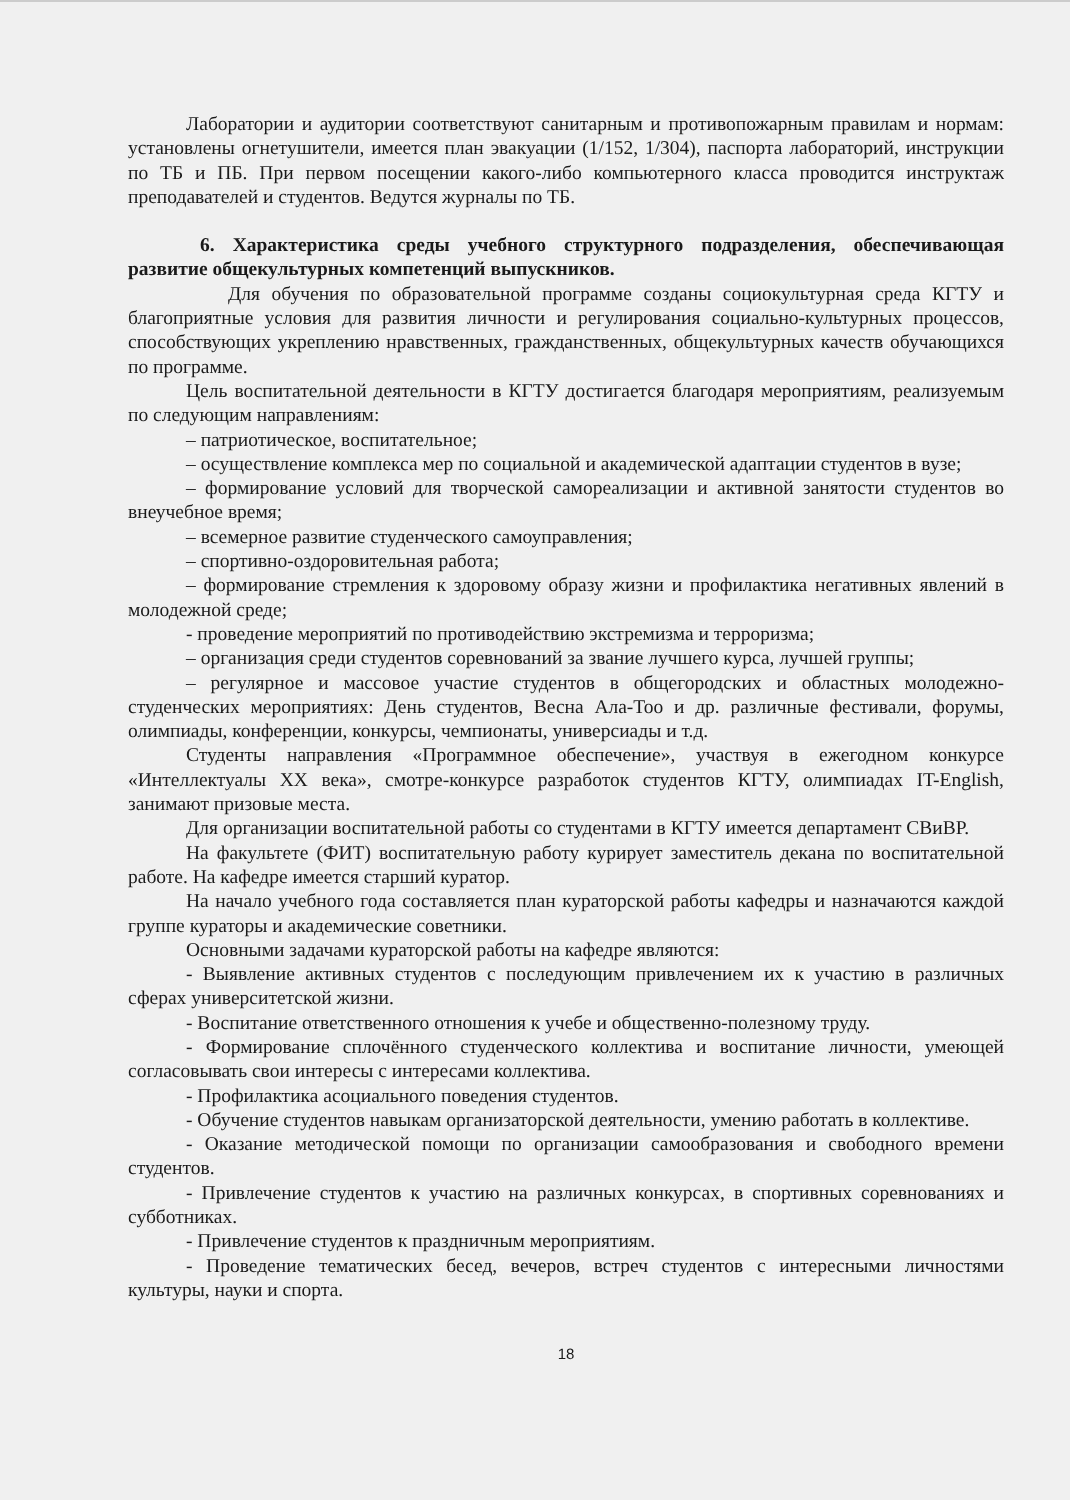Лаборатории и аудитории соответствуют санитарным и противопожарным правилам и нормам: установлены огнетушители, имеется план эвакуации (1/152, 1/304), паспорта лабораторий, инструкции по ТБ и ПБ. При первом посещении какого-либо компьютерного класса проводится инструктаж преподавателей и студентов. Ведутся журналы по ТБ.
6. Характеристика среды учебного структурного подразделения, обеспечивающая развитие общекультурных компетенций выпускников.
Для обучения по образовательной программе созданы социокультурная среда КГТУ и благоприятные условия для развития личности и регулирования социально-культурных процессов, способствующих укреплению нравственных, гражданственных, общекультурных качеств обучающихся по программе.
Цель воспитательной деятельности в КГТУ достигается благодаря мероприятиям, реализуемым по следующим направлениям:
– патриотическое, воспитательное;
– осуществление комплекса мер по социальной и академической адаптации студентов в вузе;
– формирование условий для творческой самореализации и активной занятости студентов во внеучебное время;
– всемерное развитие студенческого самоуправления;
– спортивно-оздоровительная работа;
– формирование стремления к здоровому образу жизни и профилактика негативных явлений в молодежной среде;
- проведение мероприятий по противодействию экстремизма и терроризма;
– организация среди студентов соревнований за звание лучшего курса, лучшей группы;
– регулярное и массовое участие студентов в общегородских и областных молодежно-студенческих мероприятиях: День студентов, Весна Ала-Тоо и др. различные фестивали, форумы, олимпиады, конференции, конкурсы, чемпионаты, универсиады и т.д.
Студенты направления «Программное обеспечение», участвуя в ежегодном конкурсе «Интеллектуалы XX века», смотре-конкурсе разработок студентов КГТУ, олимпиадах IT-English, занимают призовые места.
Для организации воспитательной работы со студентами в КГТУ имеется департамент СВиВР.
На факультете (ФИТ) воспитательную работу курирует заместитель декана по воспитательной работе. На кафедре имеется старший куратор.
На начало учебного года составляется план кураторской работы кафедры и назначаются каждой группе кураторы и академические советники.
Основными задачами кураторской работы на кафедре являются:
- Выявление активных студентов с последующим привлечением их к участию в различных сферах университетской жизни.
- Воспитание ответственного отношения к учебе и общественно-полезному труду.
- Формирование сплочённого студенческого коллектива и воспитание личности, умеющей согласовывать свои интересы с интересами коллектива.
- Профилактика асоциального поведения студентов.
- Обучение студентов навыкам организаторской деятельности, умению работать в коллективе.
- Оказание методической помощи по организации самообразования и свободного времени студентов.
- Привлечение студентов к участию на различных конкурсах, в спортивных соревнованиях и субботниках.
- Привлечение студентов к праздничным мероприятиям.
- Проведение тематических бесед, вечеров, встреч студентов с интересными личностями культуры, науки и спорта.
18